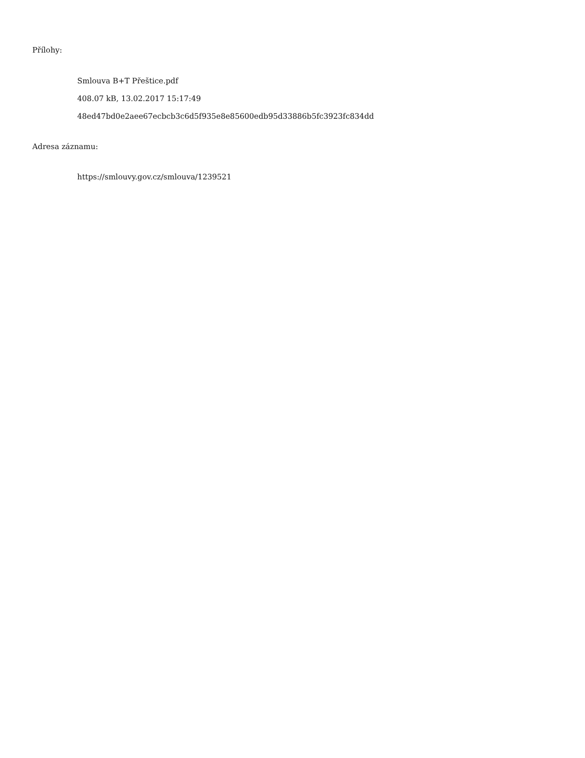Přílohy:
Smlouva B+T Přeštice.pdf
408.07 kB, 13.02.2017 15:17:49
48ed47bd0e2aee67ecbcb3c6d5f935e8e85600edb95d33886b5fc3923fc834dd
Adresa záznamu:
https://smlouvy.gov.cz/smlouva/1239521